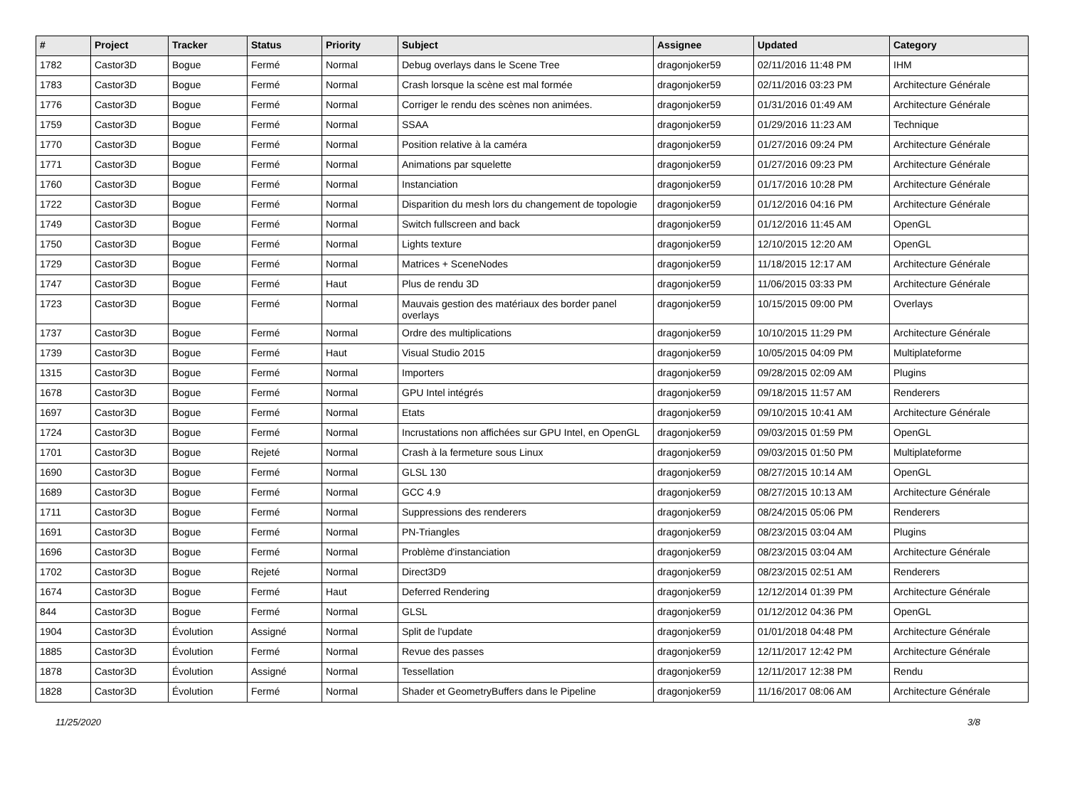| # | Project | Tracker | Status | Priority | Subject | Assignee | Updated | Category |
| --- | --- | --- | --- | --- | --- | --- | --- | --- |
| 1782 | Castor3D | Bogue | Fermé | Normal | Debug overlays dans le Scene Tree | dragonjoker59 | 02/11/2016 11:48 PM | IHM |
| 1783 | Castor3D | Bogue | Fermé | Normal | Crash lorsque la scène est mal formée | dragonjoker59 | 02/11/2016 03:23 PM | Architecture Générale |
| 1776 | Castor3D | Bogue | Fermé | Normal | Corriger le rendu des scènes non animées. | dragonjoker59 | 01/31/2016 01:49 AM | Architecture Générale |
| 1759 | Castor3D | Bogue | Fermé | Normal | SSAA | dragonjoker59 | 01/29/2016 11:23 AM | Technique |
| 1770 | Castor3D | Bogue | Fermé | Normal | Position relative à la caméra | dragonjoker59 | 01/27/2016 09:24 PM | Architecture Générale |
| 1771 | Castor3D | Bogue | Fermé | Normal | Animations par squelette | dragonjoker59 | 01/27/2016 09:23 PM | Architecture Générale |
| 1760 | Castor3D | Bogue | Fermé | Normal | Instanciation | dragonjoker59 | 01/17/2016 10:28 PM | Architecture Générale |
| 1722 | Castor3D | Bogue | Fermé | Normal | Disparition du mesh lors du changement de topologie | dragonjoker59 | 01/12/2016 04:16 PM | Architecture Générale |
| 1749 | Castor3D | Bogue | Fermé | Normal | Switch fullscreen and back | dragonjoker59 | 01/12/2016 11:45 AM | OpenGL |
| 1750 | Castor3D | Bogue | Fermé | Normal | Lights texture | dragonjoker59 | 12/10/2015 12:20 AM | OpenGL |
| 1729 | Castor3D | Bogue | Fermé | Normal | Matrices + SceneNodes | dragonjoker59 | 11/18/2015 12:17 AM | Architecture Générale |
| 1747 | Castor3D | Bogue | Fermé | Haut | Plus de rendu 3D | dragonjoker59 | 11/06/2015 03:33 PM | Architecture Générale |
| 1723 | Castor3D | Bogue | Fermé | Normal | Mauvais gestion des matériaux des border panel overlays | dragonjoker59 | 10/15/2015 09:00 PM | Overlays |
| 1737 | Castor3D | Bogue | Fermé | Normal | Ordre des multiplications | dragonjoker59 | 10/10/2015 11:29 PM | Architecture Générale |
| 1739 | Castor3D | Bogue | Fermé | Haut | Visual Studio 2015 | dragonjoker59 | 10/05/2015 04:09 PM | Multiplateforme |
| 1315 | Castor3D | Bogue | Fermé | Normal | Importers | dragonjoker59 | 09/28/2015 02:09 AM | Plugins |
| 1678 | Castor3D | Bogue | Fermé | Normal | GPU Intel intégrés | dragonjoker59 | 09/18/2015 11:57 AM | Renderers |
| 1697 | Castor3D | Bogue | Fermé | Normal | Etats | dragonjoker59 | 09/10/2015 10:41 AM | Architecture Générale |
| 1724 | Castor3D | Bogue | Fermé | Normal | Incrustations non affichées sur GPU Intel, en OpenGL | dragonjoker59 | 09/03/2015 01:59 PM | OpenGL |
| 1701 | Castor3D | Bogue | Rejeté | Normal | Crash à la fermeture sous Linux | dragonjoker59 | 09/03/2015 01:50 PM | Multiplateforme |
| 1690 | Castor3D | Bogue | Fermé | Normal | GLSL 130 | dragonjoker59 | 08/27/2015 10:14 AM | OpenGL |
| 1689 | Castor3D | Bogue | Fermé | Normal | GCC 4.9 | dragonjoker59 | 08/27/2015 10:13 AM | Architecture Générale |
| 1711 | Castor3D | Bogue | Fermé | Normal | Suppressions des renderers | dragonjoker59 | 08/24/2015 05:06 PM | Renderers |
| 1691 | Castor3D | Bogue | Fermé | Normal | PN-Triangles | dragonjoker59 | 08/23/2015 03:04 AM | Plugins |
| 1696 | Castor3D | Bogue | Fermé | Normal | Problème d'instanciation | dragonjoker59 | 08/23/2015 03:04 AM | Architecture Générale |
| 1702 | Castor3D | Bogue | Rejeté | Normal | Direct3D9 | dragonjoker59 | 08/23/2015 02:51 AM | Renderers |
| 1674 | Castor3D | Bogue | Fermé | Haut | Deferred Rendering | dragonjoker59 | 12/12/2014 01:39 PM | Architecture Générale |
| 844 | Castor3D | Bogue | Fermé | Normal | GLSL | dragonjoker59 | 01/12/2012 04:36 PM | OpenGL |
| 1904 | Castor3D | Évolution | Assigné | Normal | Split de l'update | dragonjoker59 | 01/01/2018 04:48 PM | Architecture Générale |
| 1885 | Castor3D | Évolution | Fermé | Normal | Revue des passes | dragonjoker59 | 12/11/2017 12:42 PM | Architecture Générale |
| 1878 | Castor3D | Évolution | Assigné | Normal | Tessellation | dragonjoker59 | 12/11/2017 12:38 PM | Rendu |
| 1828 | Castor3D | Évolution | Fermé | Normal | Shader et GeometryBuffers dans le Pipeline | dragonjoker59 | 11/16/2017 08:06 AM | Architecture Générale |
11/25/2020 3/8